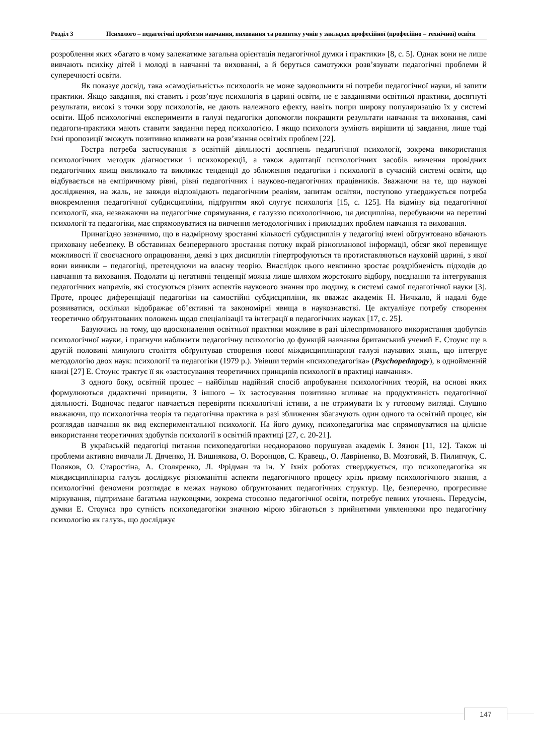Розділ 3 Психолого – педагогічні проблеми навчання, виховання та розвитку учнів у закладах професійної (професійно – технічної) освіти
розроблення яких «багато в чому залежатиме загальна орієнтація педагогічної думки і практики» [8, с. 5]. Однак вони не лише вивчають психіку дітей і молоді в навчанні та вихованні, а й беруться самотужки розв’язувати педагогічні проблеми й суперечності освіти.
Як показує досвід, така «самодіяльність» психологів не може задовольнити ні потреби педагогічної науки, ні запити практики. Якщо завдання, які ставить і розв’язує психологія в царині освіти, не є завданнями освітньої практики, досягнуті результати, високі з точки зору психологів, не дають належного ефекту, навіть попри широку популяризацію їх у системі освіти. Щоб психологічні експерименти в галузі педагогіки допомогли покращити результати навчання та виховання, самі педагоги-практики мають ставити завдання перед психологією. І якщо психологи зуміють вирішити ці завдання, лише тоді їхні пропозиції зможуть позитивно впливати на розв’язання освітніх проблем [22].
Гостра потреба застосування в освітній діяльності досягнень педагогічної психології, зокрема використання психологічних методик діагностики і психокорекції, а також адаптації психологічних засобів вивчення провідних педагогічних явищ викликало та викликає тенденції до зближення педагогіки і психології в сучасній системі освіти, що відбувається на емпіричному рівні, рівні педагогічних і науково-педагогічних працівників. Зважаючи на те, що наукові дослідження, на жаль, не завжди відповідають педагогічним реаліям, запитам освітян, поступово утверджується потреба виокремлення педагогічної субдисципліни, підґрунтям якої слугує психологія [15, с. 125]. На відміну від педагогічної психології, яка, незважаючи на педагогічне спрямування, є галуззю психологічною, ця дисципліна, перебуваючи на перетині психології та педагогіки, має спрямовуватися на вивчення методологічних і прикладних проблем навчання та виховання.
Принагідно зазначимо, що в надмірному зростанні кількості субдисциплін у педагогіці вчені обґрунтовано вбачають приховану небезпеку. В обставинах безперервного зростання потоку вкрай різнопланової інформації, обсяг якої перевищує можливості її своєчасного опрацювання, деякі з цих дисциплін гіпертрофуються та протиставляються науковій царині, з якої вони виникли – педагогіці, претендуючи на власну теорію. Внаслідок цього невпинно зростає роздрібненість підходів до навчання та виховання. Подолати ці негативні тенденції можна лише шляхом жорстокого відбору, поєднання та інтегрування педагогічних напрямів, які стосуються різних аспектів наукового знання про людину, в системі самої педагогічної науки [3]. Проте, процес диференціації педагогіки на самостійні субдисципліни, як вважає академік Н. Ничкало, й надалі буде розвиватися, оскільки відображає об’єктивні та закономірні явища в наукознавстві. Це актуалізує потребу створення теоретично обґрунтованих положень щодо спеціалізації та інтеграції в педагогічних науках [17, с. 25].
Базуючись на тому, що вдосконалення освітньої практики можливе в разі цілеспрямованого використання здобутків психологічної науки, і прагнучи наблизити педагогічну психологію до функцій навчання британський учений Е. Стоунс ще в другій половині минулого століття обґрунтував створення нової міждисциплінарної галузі наукових знань, що інтегрує методологію двох наук: психології та педагогіки (1979 р.). Увівши термін «психопедагогіка» (Psychopedagogy), в однойменній книзі [27] Е. Стоунс трактує її як «застосування теоретичних принципів психології в практиці навчання».
З одного боку, освітній процес – найбільш надійний спосіб апробування психологічних теорій, на основі яких формулюються дидактичні принципи. З іншого – їх застосування позитивно впливає на продуктивність педагогічної діяльності. Водночас педагог навчається перевіряти психологічні істини, а не отримувати їх у готовому вигляді. Слушно вважаючи, що психологічна теорія та педагогічна практика в разі зближення збагачують один одного та освітній процес, він розглядав навчання як вид експериментальної психології. На його думку, психопедагогіка має спрямовуватися на цілісне використання теоретичних здобутків психології в освітній практиці [27, с. 20-21].
В українській педагогіці питання психопедагогіки неодноразово порушував академік І. Зязюн [11, 12]. Також ці проблеми активно вивчали Л. Дяченко, Н. Вишнякова, О. Воронцов, С. Кравець, О. Лавріненко, В. Мозговий, В. Пилипчук, С. Поляков, О. Старостіна, А. Столяренко, Л. Фрідман та ін. У їхніх роботах стверджується, що психопедагогіка як міждисциплінарна галузь досліджує різноманітні аспекти педагогічного процесу крізь призму психологічного знання, а психологічні феномени розглядає в межах науково обґрунтованих педагогічних структур. Це, безперечно, прогресивне міркування, підтримане багатьма науковцями, зокрема стосовно педагогічної освіти, потребує певних уточнень. Передусім, думки Е. Стоунса про сутність психопедагогіки значною мірою збігаються з прийнятими уявленнями про педагогічну психологію як галузь, що досліджує
147